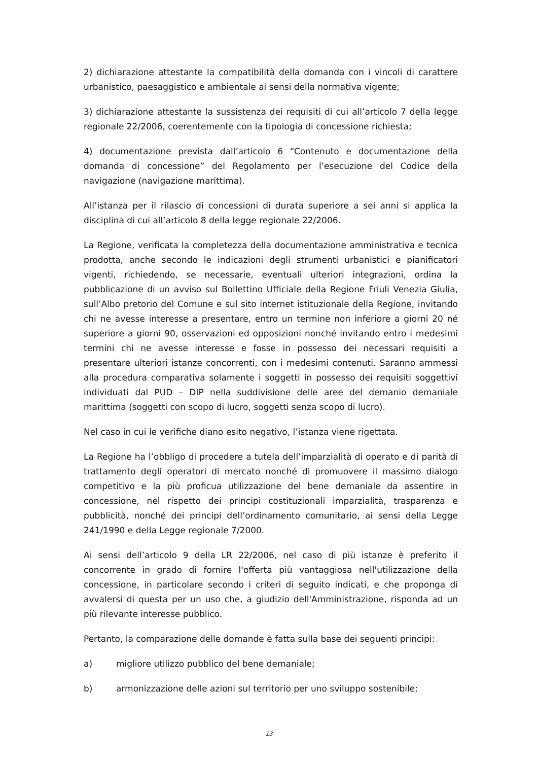2) dichiarazione attestante la compatibilità della domanda con i vincoli di carattere urbanistico, paesaggistico e ambientale ai sensi della normativa vigente;
3) dichiarazione attestante la sussistenza dei requisiti di cui all’articolo 7 della legge regionale 22/2006, coerentemente con la tipologia di concessione richiesta;
4) documentazione prevista dall’articolo 6 “Contenuto e documentazione della domanda di concessione” del Regolamento per l’esecuzione del Codice della navigazione (navigazione marittima).
All’istanza per il rilascio di concessioni di durata superiore a sei anni si applica la disciplina di cui all’articolo 8 della legge regionale 22/2006.
La Regione, verificata la completezza della documentazione amministrativa e tecnica prodotta, anche secondo le indicazioni degli strumenti urbanistici e pianificatori vigenti, richiedendo, se necessarie, eventuali ulteriori integrazioni, ordina la pubblicazione di un avviso sul Bollettino Ufficiale della Regione Friuli Venezia Giulia, sull’Albo pretorio del Comune e sul sito internet istituzionale della Regione, invitando chi ne avesse interesse a presentare, entro un termine non inferiore a giorni 20 né superiore a giorni 90, osservazioni ed opposizioni nonché invitando entro i medesimi termini chi ne avesse interesse e fosse in possesso dei necessari requisiti a presentare ulteriori istanze concorrenti, con i medesimi contenuti. Saranno ammessi alla procedura comparativa solamente i soggetti in possesso dei requisiti soggettivi individuati dal PUD – DIP nella suddivisione delle aree del demanio demaniale marittima (soggetti con scopo di lucro, soggetti senza scopo di lucro).
Nel caso in cui le verifiche diano esito negativo, l’istanza viene rigettata.
La Regione ha l’obbligo di procedere a tutela dell’imparzialità di operato e di parità di trattamento degli operatori di mercato nonché di promuovere il massimo dialogo competitivo e la più proficua utilizzazione del bene demaniale da assentire in concessione, nel rispetto dei principi costituzionali imparzialità, trasparenza e pubblicità, nonché dei principi dell’ordinamento comunitario, ai sensi della Legge 241/1990 e della Legge regionale 7/2000.
Ai sensi dell’articolo 9 della LR 22/2006, nel caso di più istanze è preferito il concorrente in grado di fornire l'offerta più vantaggiosa nell'utilizzazione della concessione, in particolare secondo i criteri di seguito indicati, e che proponga di avvalersi di questa per un uso che, a giudizio dell'Amministrazione, risponda ad un più rilevante interesse pubblico.
Pertanto, la comparazione delle domande è fatta sulla base dei seguenti principi:
a) migliore utilizzo pubblico del bene demaniale;
b) armonizzazione delle azioni sul territorio per uno sviluppo sostenibile;
13